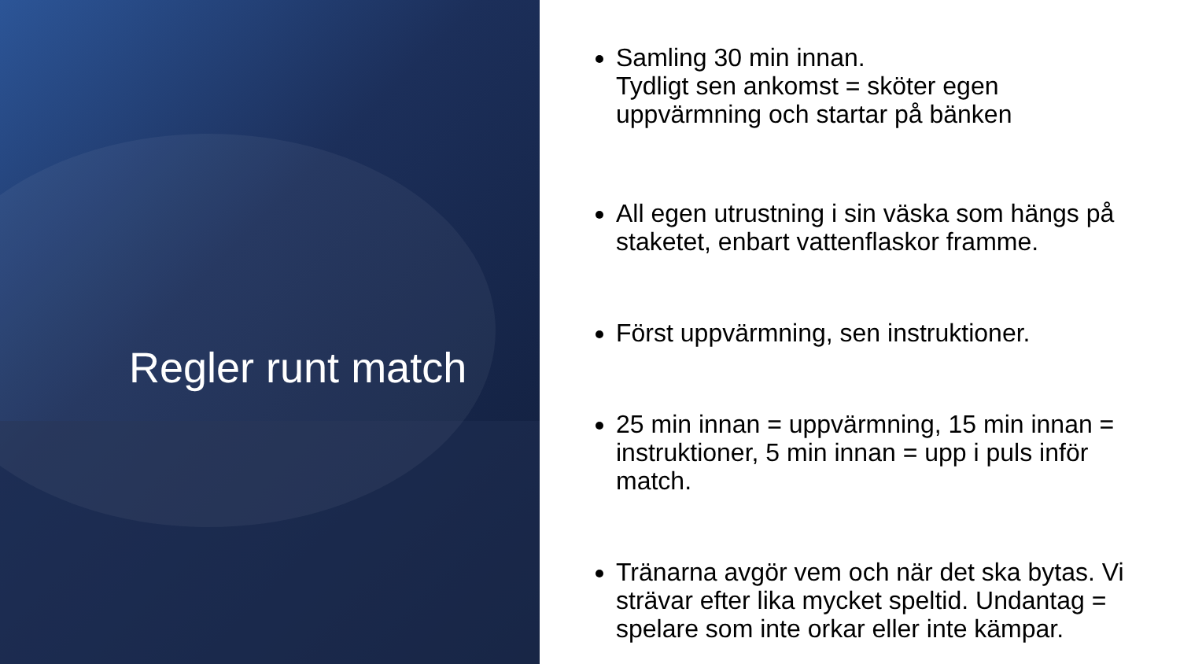Regler runt match
Samling 30 min innan.
Tydligt sen ankomst = sköter egen uppvärmning och startar på bänken
All egen utrustning i sin väska som hängs på staketet, enbart vattenflaskor framme.
Först uppvärmning, sen instruktioner.
25 min innan = uppvärmning, 15 min innan = instruktioner, 5 min innan = upp i puls inför match.
Tränarna avgör vem och när det ska bytas. Vi strävar efter lika mycket speltid. Undantag = spelare som inte orkar eller inte kämpar.